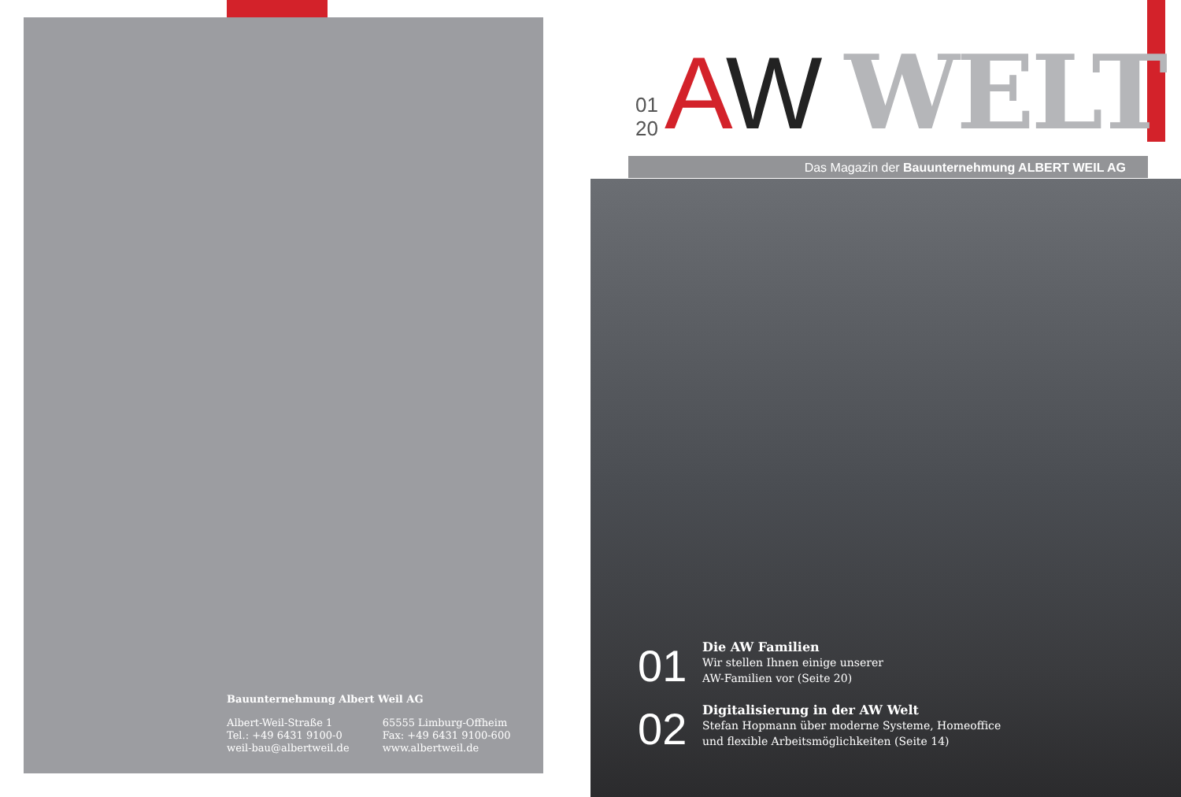Bauunternehmung Albert Weil AG
Albert-Weil-Straße 1
Tel.: +49 6431 9100-0
weil-bau@albertweil.de
65555 Limburg-Offheim
Fax: +49 6431 9100-600
www.albertweil.de
01
20
AW WELT
Das Magazin der Bauunternehmung ALBERT WEIL AG
01
Die AW Familien
Wir stellen Ihnen einige unserer
AW-Familien vor (Seite 20)
02
Digitalisierung in der AW Welt
Stefan Hopmann über moderne Systeme, Homeoffice
und flexible Arbeitsmöglichkeiten (Seite 14)